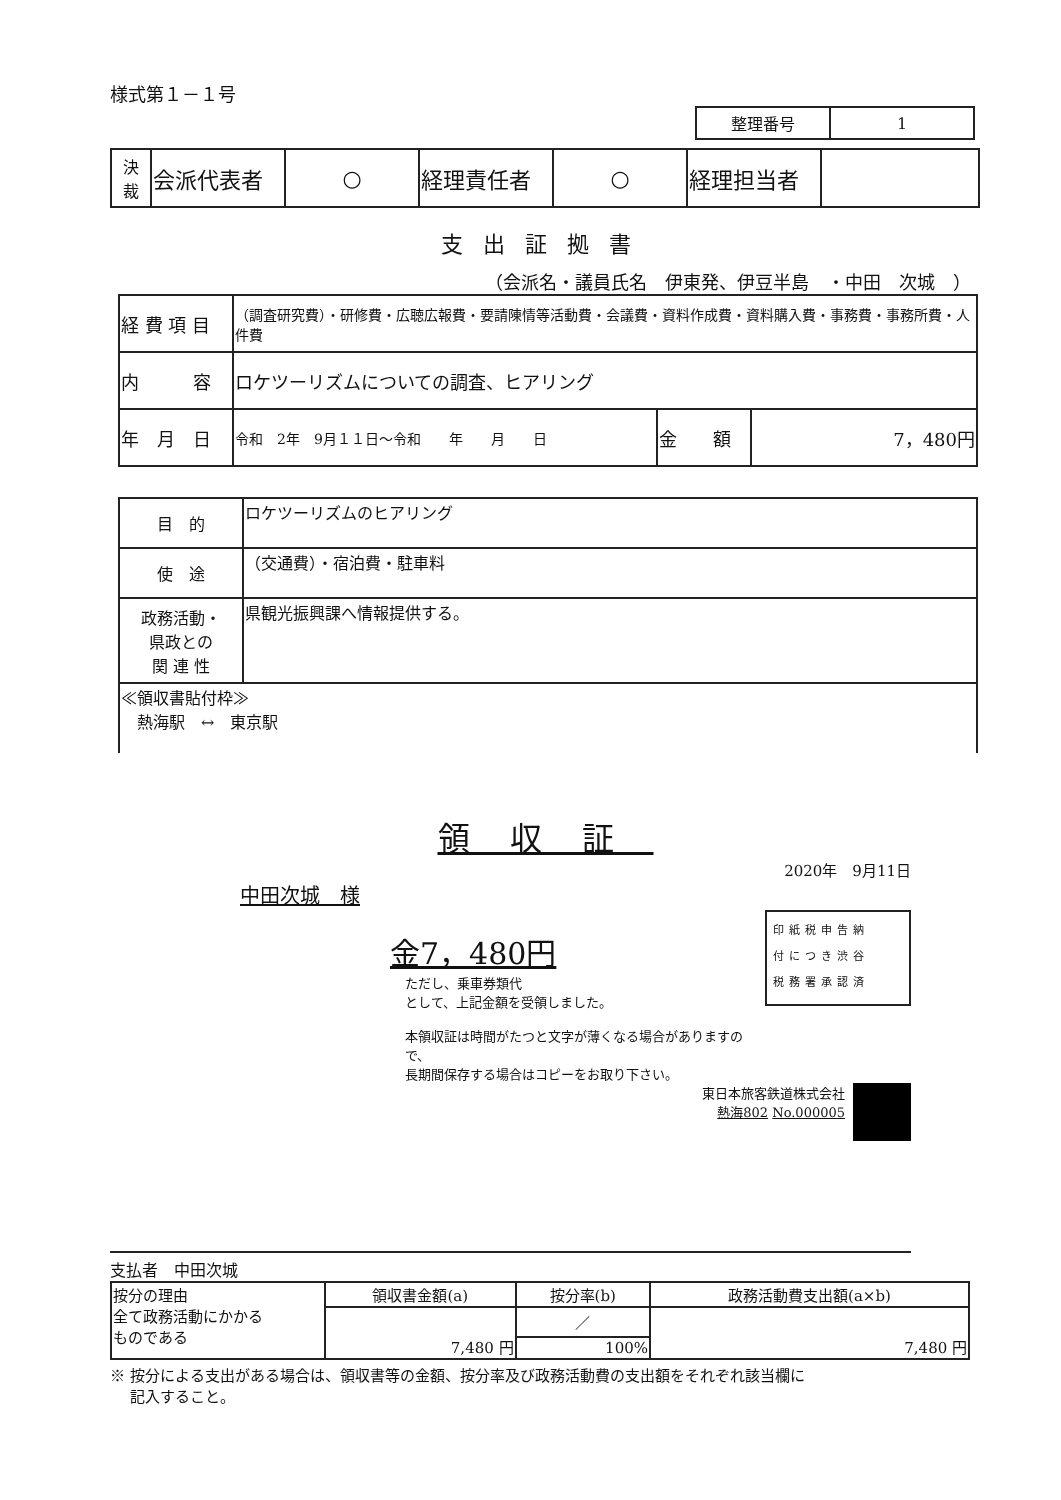様式第１－１号
| 整理番号 | 1 |
| 決 裁 | 会派代表者 | ○ | 経理責任者 | ○ | 経理担当者 | |
支出証拠書
（会派名・議員氏名　伊東発、伊豆半島　・中田　次城　）
| 経 費 項 目 | （調査研究費）・研修費・広聴広報費・要請陳情等活動費・会議費・資料作成費・資料購入費・事務費・事務所費・人件費 | | |
| 内 容 | ロケツーリズムについての調査、ヒアリング | | |
| 年 月 日 | 令和 2年 9月１１日～令和 年 月 日 | 金 額 | 7，480円 |
| 目 的 | ロケツーリズムのヒアリング |
| 使 途 | （交通費）・宿泊費・駐車料 |
| 政務活動・ 県政との 関 連 性 | 県観光振興課へ情報提供する。 |
| ≪領収書貼付枠≫ 熱海駅 ↔ 東京駅 | |
領収証
2020年　9月11日
中田次城　様
金7，480円
ただし、乗車券類代
として、上記金額を受領しました。
本領収証は時間がたつと文字が薄くなる場合がありますので、
長期間保存する場合はコピーをお取り下さい。
印紙税申告納
付につき渋谷
税務署承認済
東日本旅客鉄道株式会社
熱海802 No.000005
支払者　中田次城
| 按分の理由 全て政務活動にかかる ものである | 領収書金額(a) | 按分率(b) | 政務活動費支出額(a×b) |
| | 7,480 円 | ／ | 7,480 円 |
| | | 100% | |
※ 按分による支出がある場合は、領収書等の金額、按分率及び政務活動費の支出額をそれぞれ該当欄に
　 記入すること。